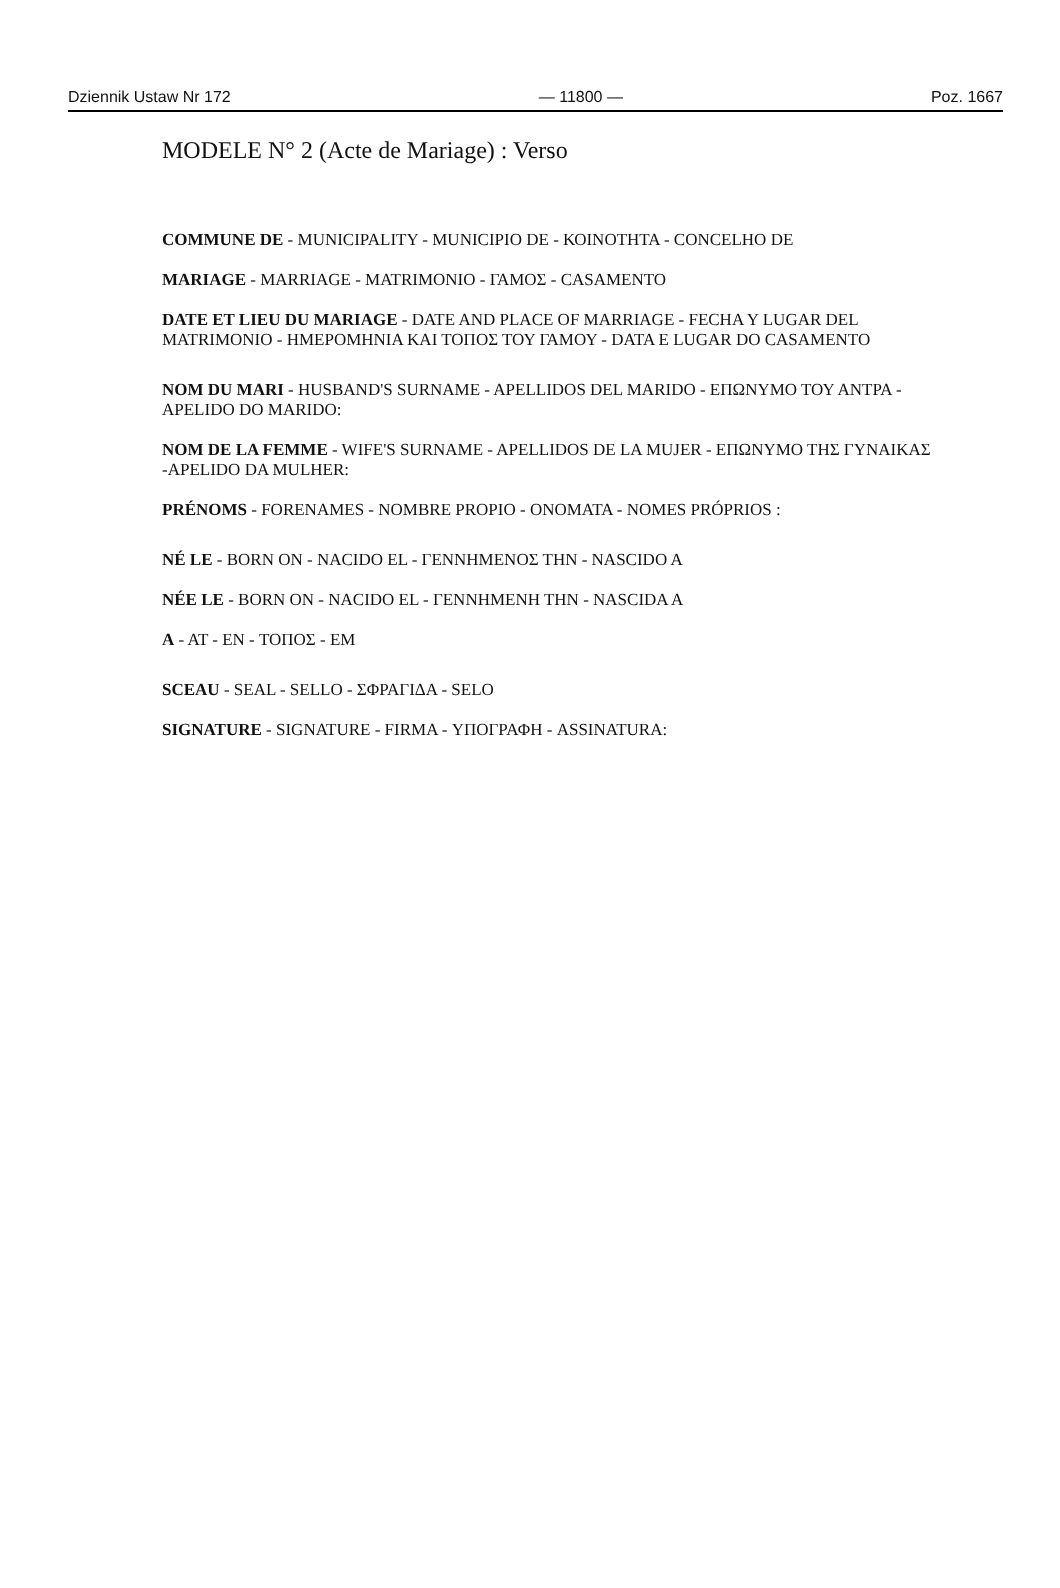Dziennik Ustaw Nr 172 — 11800 — Poz. 1667
MODELE N° 2 (Acte de Mariage) : Verso
COMMUNE DE - MUNICIPALITY - MUNICIPIO DE - ΚΟΙΝΟΤΗΤΑ - CONCELHO DE
MARIAGE - MARRIAGE - MATRIMONIO - ΓΑΜΟΣ - CASAMENTO
DATE ET LIEU DU MARIAGE - DATE AND PLACE OF MARRIAGE - FECHA Y LUGAR DEL MATRIMONIO - ΗΜΕΡΟΜΗΝΙΑ ΚΑΙ ΤΟΠΟΣ ΤΟΥ ΓΑΜΟΥ - DATA E LUGAR DO CASAMENTO
NOM DU MARI - HUSBAND'S SURNAME - APELLIDOS DEL MARIDO - ΕΠΩΝΥΜΟ ΤΟΥ ΑΝΤΡΑ -APELIDO DO MARIDO:
NOM DE LA FEMME - WIFE'S SURNAME - APELLIDOS DE LA MUJER - ΕΠΩΝΥΜΟ ΤΗΣ ΓΥΝΑΙΚΑΣ -APELIDO DA MULHER:
PRÉNOMS - FORENAMES - NOMBRE PROPIO - ONOMATA - NOMES PRÓPRIOS :
NÉ LE - BORN ON - NACIDO EL - ΓΕΝΝΗΜΕΝΟΣ ΤΗΝ - NASCIDO A
NÉE LE - BORN ON - NACIDO EL - ΓΕΝΝΗΜΕΝΗ ΤΗΝ - NASCIDA A
A - AT - EN - ΤΟΠΟΣ - EM
SCEAU - SEAL - SELLO - ΣΦΡΑΓΙΔΑ - SELO
SIGNATURE - SIGNATURE - FIRMA - ΥΠΟΓΡΑΦΗ - ASSINATURA: